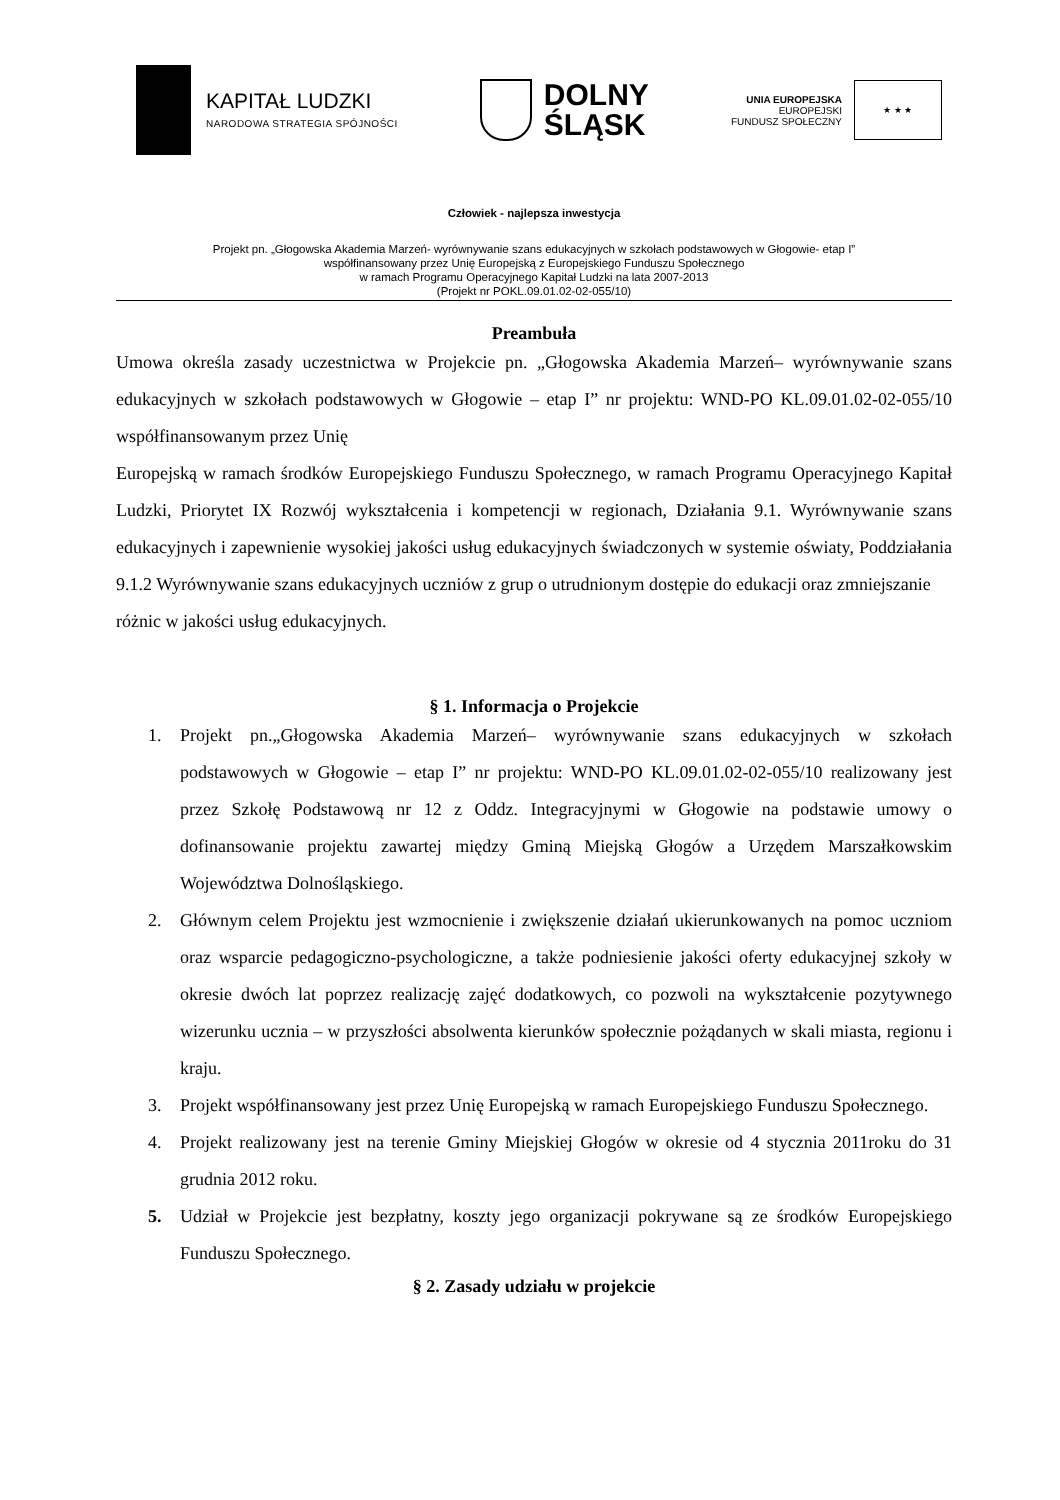KAPITAŁ LUDZKI
NARODOWA STRATEGIA SPÓJNOŚCI
DOLNY
ŚLĄSK
UNIA EUROPEJSKA
EUROPEJSKI
FUNDUSZ SPOŁECZNY
★ ★ ★
Człowiek - najlepsza inwestycja
Projekt pn. „Głogowska Akademia Marzeń- wyrównywanie szans edukacyjnych w szkołach podstawowych w Głogowie- etap I”
współfinansowany przez Unię Europejską z Europejskiego Funduszu Społecznego
w ramach Programu Operacyjnego Kapitał Ludzki na lata 2007-2013
(Projekt nr POKL.09.01.02-02-055/10)
Preambuła
Umowa określa zasady uczestnictwa w Projekcie pn. „Głogowska Akademia Marzeń– wyrównywanie szans edukacyjnych w szkołach podstawowych w Głogowie – etap I” nr projektu: WND-PO KL.09.01.02-02-055/10 współfinansowanym przez Unię
Europejską w ramach środków Europejskiego Funduszu Społecznego, w ramach Programu Operacyjnego Kapitał Ludzki, Priorytet IX Rozwój wykształcenia i kompetencji w regionach, Działania 9.1. Wyrównywanie szans edukacyjnych i zapewnienie wysokiej jakości usług edukacyjnych świadczonych w systemie oświaty, Poddziałania 9.1.2 Wyrównywanie szans edukacyjnych uczniów z grup o utrudnionym dostępie do edukacji oraz zmniejszanie
różnic w jakości usług edukacyjnych.
§ 1. Informacja o Projekcie
1. Projekt pn.„Głogowska Akademia Marzeń– wyrównywanie szans edukacyjnych w szkołach podstawowych w Głogowie – etap I” nr projektu: WND-PO KL.09.01.02-02-055/10 realizowany jest przez Szkołę Podstawową nr 12 z Oddz. Integracyjnymi w Głogowie na podstawie umowy o dofinansowanie projektu zawartej między Gminą Miejską Głogów a Urzędem Marszałkowskim Województwa Dolnośląskiego.
2. Głównym celem Projektu jest wzmocnienie i zwiększenie działań ukierunkowanych na pomoc uczniom oraz wsparcie pedagogiczno-psychologiczne, a także podniesienie jakości oferty edukacyjnej szkoły w okresie dwóch lat poprzez realizację zajęć dodatkowych, co pozwoli na wykształcenie pozytywnego wizerunku ucznia – w przyszłości absolwenta kierunków społecznie pożądanych w skali miasta, regionu i kraju.
3. Projekt współfinansowany jest przez Unię Europejską w ramach Europejskiego Funduszu Społecznego.
4. Projekt realizowany jest na terenie Gminy Miejskiej Głogów w okresie od 4 stycznia 2011roku do 31 grudnia 2012 roku.
5. Udział w Projekcie jest bezpłatny, koszty jego organizacji pokrywane są ze środków Europejskiego Funduszu Społecznego.
§ 2. Zasady udziału w projekcie